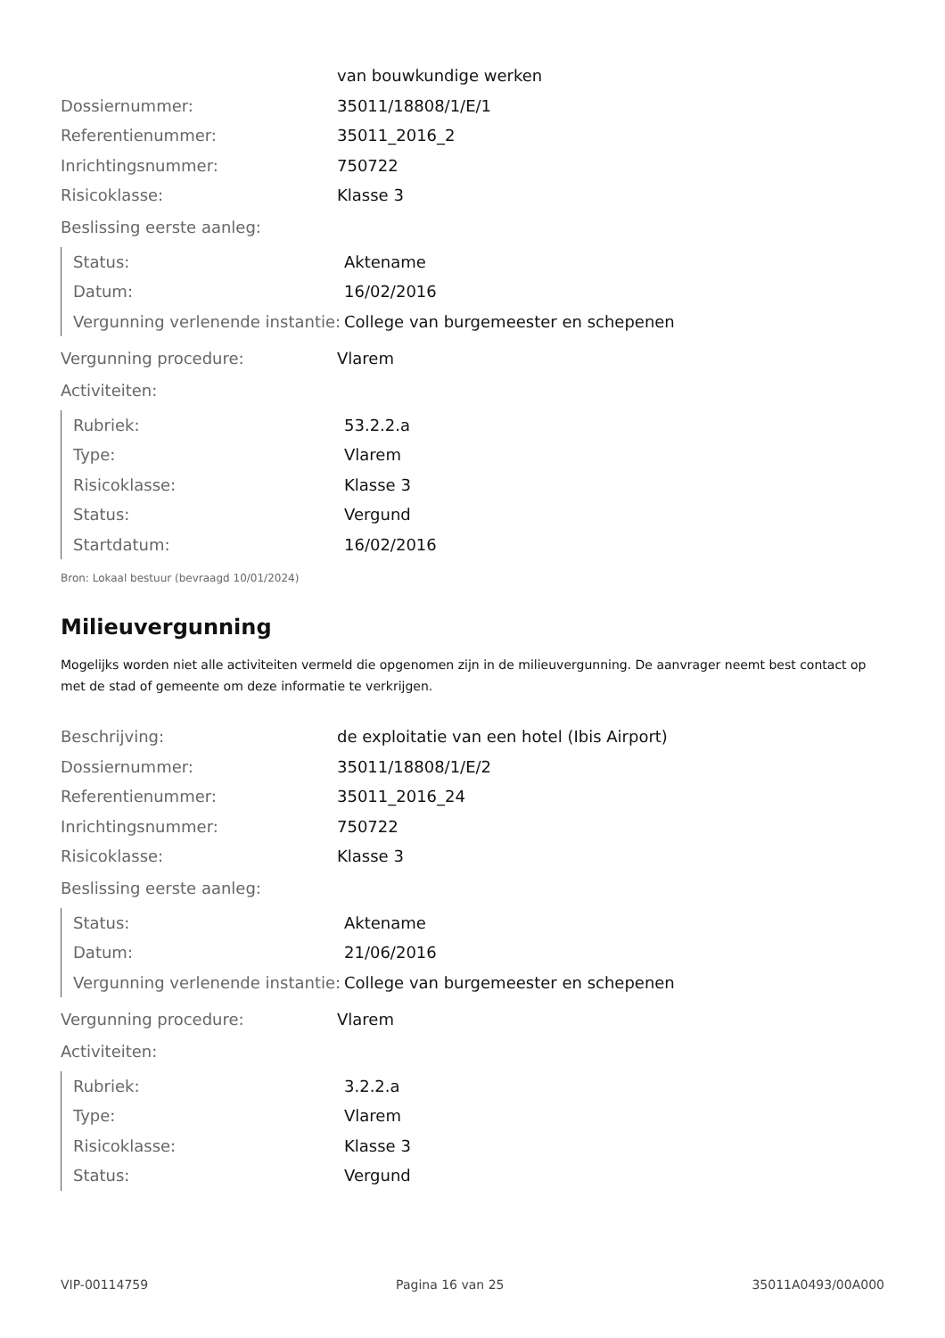| | van bouwkundige werken |
| Dossiernummer: | 35011/18808/1/E/1 |
| Referentienummer: | 35011_2016_2 |
| Inrichtingsnummer: | 750722 |
| Risicoklasse: | Klasse 3 |
Beslissing eerste aanleg:
| Status: | Aktename |
| Datum: | 16/02/2016 |
| Vergunning verlenende instantie: | College van burgemeester en schepenen |
| Vergunning procedure: | Vlarem |
Activiteiten:
| Rubriek: | 53.2.2.a |
| Type: | Vlarem |
| Risicoklasse: | Klasse 3 |
| Status: | Vergund |
| Startdatum: | 16/02/2016 |
Bron: Lokaal bestuur (bevraagd 10/01/2024)
Milieuvergunning
Mogelijks worden niet alle activiteiten vermeld die opgenomen zijn in de milieuvergunning. De aanvrager neemt best contact op met de stad of gemeente om deze informatie te verkrijgen.
| Beschrijving: | de exploitatie van een hotel (Ibis Airport) |
| Dossiernummer: | 35011/18808/1/E/2 |
| Referentienummer: | 35011_2016_24 |
| Inrichtingsnummer: | 750722 |
| Risicoklasse: | Klasse 3 |
Beslissing eerste aanleg:
| Status: | Aktename |
| Datum: | 21/06/2016 |
| Vergunning verlenende instantie: | College van burgemeester en schepenen |
| Vergunning procedure: | Vlarem |
Activiteiten:
| Rubriek: | 3.2.2.a |
| Type: | Vlarem |
| Risicoklasse: | Klasse 3 |
| Status: | Vergund |
VIP-00114759 Pagina 16 van 25 35011A0493/00A000